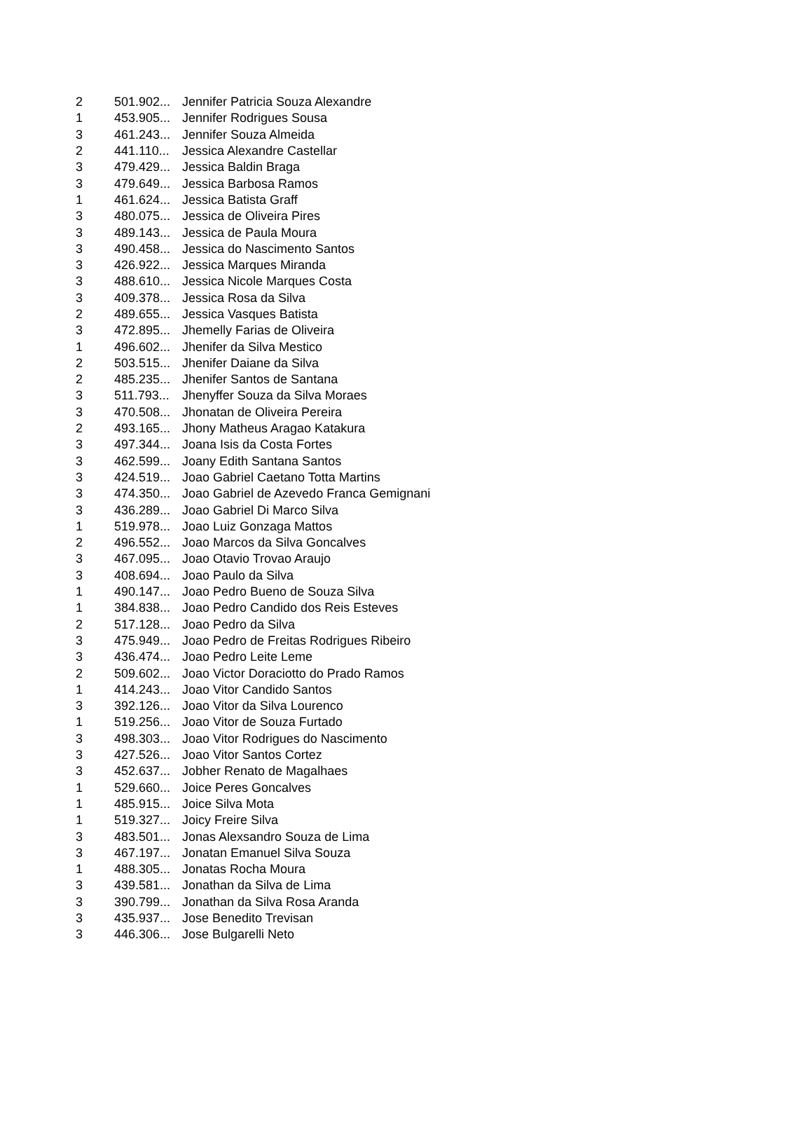| 2 | 501.902... | Jennifer Patricia Souza Alexandre |
| 1 | 453.905... | Jennifer Rodrigues Sousa |
| 3 | 461.243... | Jennifer Souza Almeida |
| 2 | 441.110... | Jessica Alexandre Castellar |
| 3 | 479.429... | Jessica Baldin Braga |
| 3 | 479.649... | Jessica Barbosa Ramos |
| 1 | 461.624... | Jessica Batista Graff |
| 3 | 480.075... | Jessica de Oliveira Pires |
| 3 | 489.143... | Jessica de Paula Moura |
| 3 | 490.458... | Jessica do Nascimento Santos |
| 3 | 426.922... | Jessica Marques Miranda |
| 3 | 488.610... | Jessica Nicole Marques Costa |
| 3 | 409.378... | Jessica Rosa da Silva |
| 2 | 489.655... | Jessica Vasques Batista |
| 3 | 472.895... | Jhemelly Farias de Oliveira |
| 1 | 496.602... | Jhenifer da Silva Mestico |
| 2 | 503.515... | Jhenifer Daiane da Silva |
| 2 | 485.235... | Jhenifer Santos de Santana |
| 3 | 511.793... | Jhenyffer Souza da Silva Moraes |
| 3 | 470.508... | Jhonatan de Oliveira Pereira |
| 2 | 493.165... | Jhony Matheus Aragao Katakura |
| 3 | 497.344... | Joana Isis da Costa Fortes |
| 3 | 462.599... | Joany Edith Santana Santos |
| 3 | 424.519... | Joao Gabriel Caetano Totta Martins |
| 3 | 474.350... | Joao Gabriel de Azevedo Franca Gemignani |
| 3 | 436.289... | Joao Gabriel Di Marco Silva |
| 1 | 519.978... | Joao Luiz Gonzaga Mattos |
| 2 | 496.552... | Joao Marcos da Silva Goncalves |
| 3 | 467.095... | Joao Otavio Trovao Araujo |
| 3 | 408.694... | Joao Paulo da Silva |
| 1 | 490.147... | Joao Pedro Bueno de Souza Silva |
| 1 | 384.838... | Joao Pedro Candido dos Reis Esteves |
| 2 | 517.128... | Joao Pedro da Silva |
| 3 | 475.949... | Joao Pedro de Freitas Rodrigues Ribeiro |
| 3 | 436.474... | Joao Pedro Leite Leme |
| 2 | 509.602... | Joao Victor Doraciotto do Prado Ramos |
| 1 | 414.243... | Joao Vitor Candido Santos |
| 3 | 392.126... | Joao Vitor da Silva Lourenco |
| 1 | 519.256... | Joao Vitor de Souza Furtado |
| 3 | 498.303... | Joao Vitor Rodrigues do Nascimento |
| 3 | 427.526... | Joao Vitor Santos Cortez |
| 3 | 452.637... | Jobher Renato de Magalhaes |
| 1 | 529.660... | Joice Peres Goncalves |
| 1 | 485.915... | Joice Silva Mota |
| 1 | 519.327... | Joicy Freire Silva |
| 3 | 483.501... | Jonas Alexsandro Souza de Lima |
| 3 | 467.197... | Jonatan Emanuel Silva Souza |
| 1 | 488.305... | Jonatas Rocha Moura |
| 3 | 439.581... | Jonathan da Silva de Lima |
| 3 | 390.799... | Jonathan da Silva Rosa Aranda |
| 3 | 435.937... | Jose Benedito Trevisan |
| 3 | 446.306... | Jose Bulgarelli Neto |